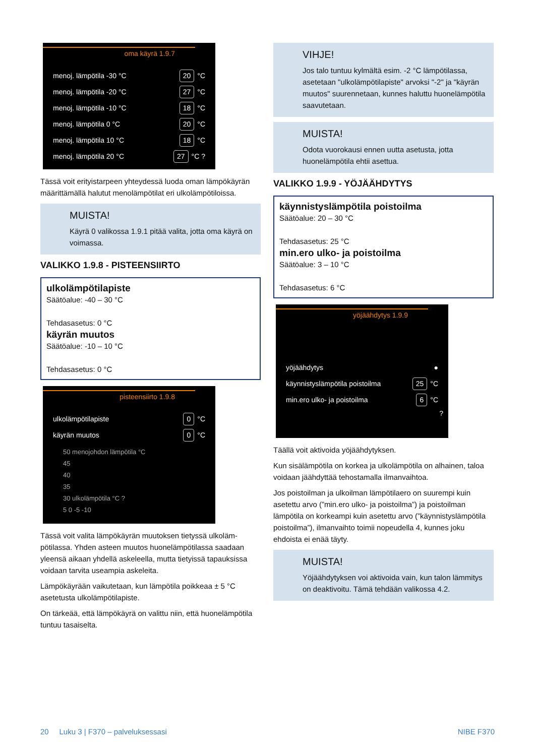oma käyrä 1.9.7
menoj. lämpötila -30 °C 20 °C
menoj. lämpötila -20 °C 27 °C
menoj. lämpötila -10 °C 18 °C
menoj. lämpötila 0 °C 20 °C
menoj. lämpötila 10 °C 18 °C
menoj. lämpötila 20 °C 27 °C ?
Tässä voit erityistarpeen yhteydessä luoda oman lämpökäy­rän määrittämällä halutut menolämpötilat eri ulkolämpöti­loissa.
MUISTA!
Käyrä 0 valikossa 1.9.1 pitää valita, jotta oma käyrä on voimassa.
VALIKKO 1.9.8 - PISTEENSIIRTO
ulkolämpötilapiste
Säätöalue: -40 – 30 °C
Tehdasasetus: 0 °C
käyrän muutos
Säätöalue: -10 – 10 °C
Tehdasasetus: 0 °C
pisteensiirto 1.9.8
ulkolämpötilapiste 0 °C
käyrän muutos 0 °C
50 menojohdon lämpötila °C
45
40
35
30 ulkolämpötila °C ?
5 0 -5 -10
Tässä voit valita lämpökäyrän muutoksen tietyssä ulkoläm­pötilassa. Yhden asteen muutos huonelämpötilassa saadaan yleensä aikaan yhdellä askeleella, mutta tietyissä tapauksissa voidaan tarvita useampia askeleita.
Lämpökäyrään vaikutetaan, kun lämpötila poikkeaa ± 5 °C asetetusta ulkolämpötilapiste.
On tärkeää, että lämpökäyrä on valittu niin, että huoneläm­pötila tuntuu tasaiselta.
VIHJE!
Jos talo tuntuu kylmältä esim. -2 °C lämpötilassa, asetetaan "ulkolämpötilapiste" arvoksi "-2" ja "käyrän muutos" suurennetaan, kunnes haluttu huonelämpötila saavutetaan.
MUISTA!
Odota vuorokausi ennen uutta asetusta, jotta huonelämpötila ehtii asettua.
VALIKKO 1.9.9 - YÖJÄÄHDYTYS
käynnistyslämpötila poistoilma
Säätöalue: 20 – 30 °C
Tehdasasetus: 25 °C
min.ero ulko- ja poistoilma
Säätöalue: 3 – 10 °C
Tehdasasetus: 6 °C
yöjäähdytys 1.9.9
yöjäähdytys ●
käynnistyslämpötila poistoilma 25 °C
min.ero ulko- ja poistoilma 6 °C
?
Täällä voit aktivoida yöjäähdytyksen.
Kun sisälämpötila on korkea ja ulkolämpötila on alhainen, taloa voidaan jäähdyttää tehostamalla ilmanvaihtoa.
Jos poistoilman ja ulkoilman lämpötilaero on suurempi kuin asetettu arvo (”min.ero ulko- ja poistoilma”) ja poistoilman lämpötila on korkeampi kuin asetettu arvo (”käynnistyslämpötila poistoilma”), ilmanvaihto toimii nopeudella 4, kunnes joku ehdoista ei enää täyty.
MUISTA!
Yöjäähdytyksen voi aktivoida vain, kun talon läm­mitys on deaktivoitu. Tämä tehdään valikossa 4.2.
20 Luku 3 | F370 – palveluksessasi NIBE F370